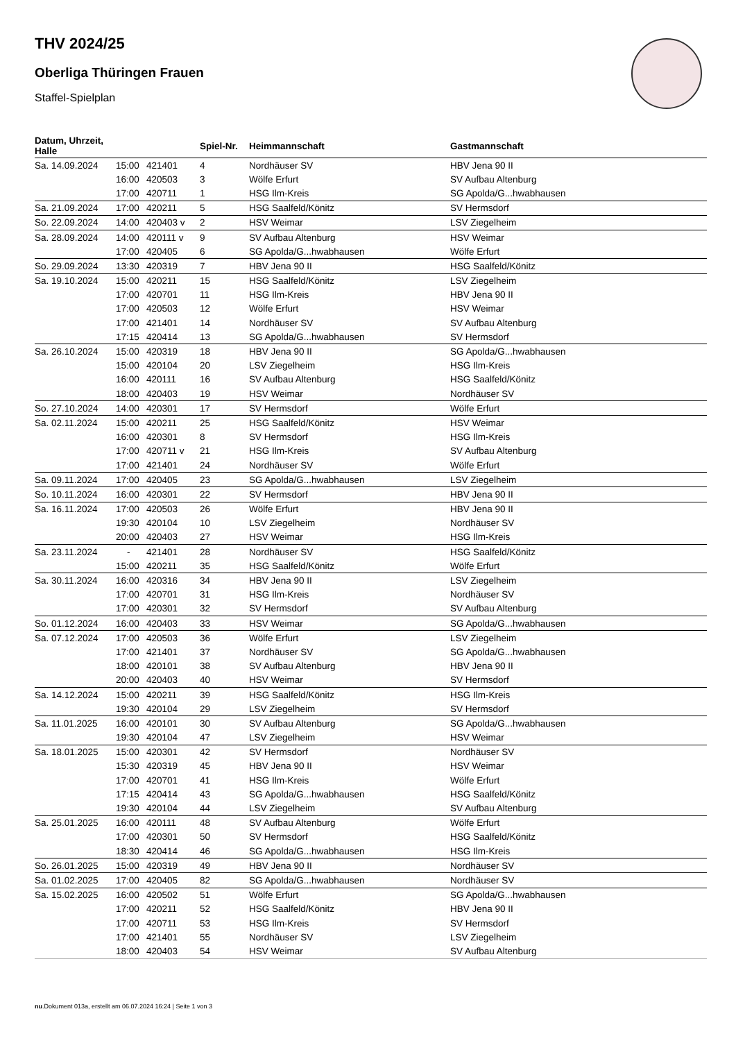THV 2024/25
Oberliga Thüringen Frauen
Staffel-Spielplan
| Datum, Uhrzeit, Halle | | | Spiel-Nr. | Heimmannschaft | Gastmannschaft |
| --- | --- | --- | --- | --- | --- |
| Sa. 14.09.2024 | 15:00 | 421401 | 4 | Nordhäuser SV | HBV Jena 90 II |
| | 16:00 | 420503 | 3 | Wölfe Erfurt | SV Aufbau Altenburg |
| | 17:00 | 420711 | 1 | HSG Ilm-Kreis | SG Apolda/G...hwabhausen |
| Sa. 21.09.2024 | 17:00 | 420211 | 5 | HSG Saalfeld/Könitz | SV Hermsdorf |
| So. 22.09.2024 | 14:00 | 420403 v | 2 | HSV Weimar | LSV Ziegelheim |
| Sa. 28.09.2024 | 14:00 | 420111 v | 9 | SV Aufbau Altenburg | HSV Weimar |
| | 17:00 | 420405 | 6 | SG Apolda/G...hwabhausen | Wölfe Erfurt |
| So. 29.09.2024 | 13:30 | 420319 | 7 | HBV Jena 90 II | HSG Saalfeld/Könitz |
| Sa. 19.10.2024 | 15:00 | 420211 | 15 | HSG Saalfeld/Könitz | LSV Ziegelheim |
| | 17:00 | 420701 | 11 | HSG Ilm-Kreis | HBV Jena 90 II |
| | 17:00 | 420503 | 12 | Wölfe Erfurt | HSV Weimar |
| | 17:00 | 421401 | 14 | Nordhäuser SV | SV Aufbau Altenburg |
| | 17:15 | 420414 | 13 | SG Apolda/G...hwabhausen | SV Hermsdorf |
| Sa. 26.10.2024 | 15:00 | 420319 | 18 | HBV Jena 90 II | SG Apolda/G...hwabhausen |
| | 15:00 | 420104 | 20 | LSV Ziegelheim | HSG Ilm-Kreis |
| | 16:00 | 420111 | 16 | SV Aufbau Altenburg | HSG Saalfeld/Könitz |
| | 18:00 | 420403 | 19 | HSV Weimar | Nordhäuser SV |
| So. 27.10.2024 | 14:00 | 420301 | 17 | SV Hermsdorf | Wölfe Erfurt |
| Sa. 02.11.2024 | 15:00 | 420211 | 25 | HSG Saalfeld/Könitz | HSV Weimar |
| | 16:00 | 420301 | 8 | SV Hermsdorf | HSG Ilm-Kreis |
| | 17:00 | 420711 v | 21 | HSG Ilm-Kreis | SV Aufbau Altenburg |
| | 17:00 | 421401 | 24 | Nordhäuser SV | Wölfe Erfurt |
| Sa. 09.11.2024 | 17:00 | 420405 | 23 | SG Apolda/G...hwabhausen | LSV Ziegelheim |
| So. 10.11.2024 | 16:00 | 420301 | 22 | SV Hermsdorf | HBV Jena 90 II |
| Sa. 16.11.2024 | 17:00 | 420503 | 26 | Wölfe Erfurt | HBV Jena 90 II |
| | 19:30 | 420104 | 10 | LSV Ziegelheim | Nordhäuser SV |
| | 20:00 | 420403 | 27 | HSV Weimar | HSG Ilm-Kreis |
| Sa. 23.11.2024 | - | 421401 | 28 | Nordhäuser SV | HSG Saalfeld/Könitz |
| | 15:00 | 420211 | 35 | HSG Saalfeld/Könitz | Wölfe Erfurt |
| Sa. 30.11.2024 | 16:00 | 420316 | 34 | HBV Jena 90 II | LSV Ziegelheim |
| | 17:00 | 420701 | 31 | HSG Ilm-Kreis | Nordhäuser SV |
| | 17:00 | 420301 | 32 | SV Hermsdorf | SV Aufbau Altenburg |
| So. 01.12.2024 | 16:00 | 420403 | 33 | HSV Weimar | SG Apolda/G...hwabhausen |
| Sa. 07.12.2024 | 17:00 | 420503 | 36 | Wölfe Erfurt | LSV Ziegelheim |
| | 17:00 | 421401 | 37 | Nordhäuser SV | SG Apolda/G...hwabhausen |
| | 18:00 | 420101 | 38 | SV Aufbau Altenburg | HBV Jena 90 II |
| | 20:00 | 420403 | 40 | HSV Weimar | SV Hermsdorf |
| Sa. 14.12.2024 | 15:00 | 420211 | 39 | HSG Saalfeld/Könitz | HSG Ilm-Kreis |
| | 19:30 | 420104 | 29 | LSV Ziegelheim | SV Hermsdorf |
| Sa. 11.01.2025 | 16:00 | 420101 | 30 | SV Aufbau Altenburg | SG Apolda/G...hwabhausen |
| | 19:30 | 420104 | 47 | LSV Ziegelheim | HSV Weimar |
| Sa. 18.01.2025 | 15:00 | 420301 | 42 | SV Hermsdorf | Nordhäuser SV |
| | 15:30 | 420319 | 45 | HBV Jena 90 II | HSV Weimar |
| | 17:00 | 420701 | 41 | HSG Ilm-Kreis | Wölfe Erfurt |
| | 17:15 | 420414 | 43 | SG Apolda/G...hwabhausen | HSG Saalfeld/Könitz |
| | 19:30 | 420104 | 44 | LSV Ziegelheim | SV Aufbau Altenburg |
| Sa. 25.01.2025 | 16:00 | 420111 | 48 | SV Aufbau Altenburg | Wölfe Erfurt |
| | 17:00 | 420301 | 50 | SV Hermsdorf | HSG Saalfeld/Könitz |
| | 18:30 | 420414 | 46 | SG Apolda/G...hwabhausen | HSG Ilm-Kreis |
| So. 26.01.2025 | 15:00 | 420319 | 49 | HBV Jena 90 II | Nordhäuser SV |
| Sa. 01.02.2025 | 17:00 | 420405 | 82 | SG Apolda/G...hwabhausen | Nordhäuser SV |
| Sa. 15.02.2025 | 16:00 | 420502 | 51 | Wölfe Erfurt | SG Apolda/G...hwabhausen |
| | 17:00 | 420211 | 52 | HSG Saalfeld/Könitz | HBV Jena 90 II |
| | 17:00 | 420711 | 53 | HSG Ilm-Kreis | SV Hermsdorf |
| | 17:00 | 421401 | 55 | Nordhäuser SV | LSV Ziegelheim |
| | 18:00 | 420403 | 54 | HSV Weimar | SV Aufbau Altenburg |
nu.Dokument 013a, erstellt am 06.07.2024 16:24 | Seite 1 von 3